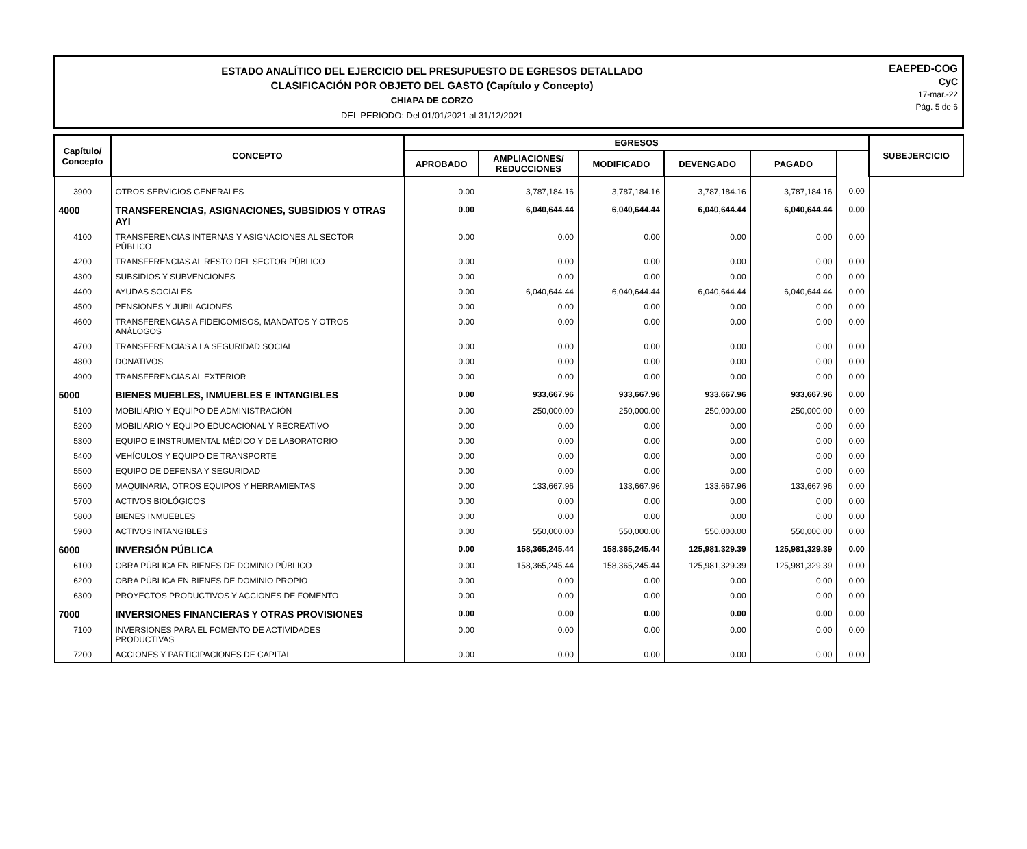ESTADO ANALÍTICO DEL EJERCICIO DEL PRESUPUESTO DE EGRESOS DETALLADO
CLASIFICACIÓN POR OBJETO DEL GASTO (Capítulo y Concepto)
CHIAPA DE CORZO
DEL PERIODO: Del 01/01/2021 al 31/12/2021
EAEPED-COG
CyC
17-mar.-22
Pág. 5 de 6
| Capítulo/ Concepto | CONCEPTO | EGRESOS | | | | | | SUBEJERCICIO |
| --- | --- | --- | --- | --- | --- | --- | --- | --- |
| | | APROBADO | AMPLIACIONES/ REDUCCIONES | MODIFICADO | DEVENGADO | PAGADO | | |
| 3900 | OTROS SERVICIOS GENERALES | 0.00 | 3,787,184.16 | 3,787,184.16 | 3,787,184.16 | 3,787,184.16 | 0.00 | |
| 4000 | TRANSFERENCIAS, ASIGNACIONES, SUBSIDIOS Y OTRAS AYI | 0.00 | 6,040,644.44 | 6,040,644.44 | 6,040,644.44 | 6,040,644.44 | 0.00 | |
| 4100 | TRANSFERENCIAS INTERNAS Y ASIGNACIONES AL SECTOR PÚBLICO | 0.00 | 0.00 | 0.00 | 0.00 | 0.00 | 0.00 | |
| 4200 | TRANSFERENCIAS AL RESTO DEL SECTOR PÚBLICO | 0.00 | 0.00 | 0.00 | 0.00 | 0.00 | 0.00 | |
| 4300 | SUBSIDIOS Y SUBVENCIONES | 0.00 | 0.00 | 0.00 | 0.00 | 0.00 | 0.00 | |
| 4400 | AYUDAS SOCIALES | 0.00 | 6,040,644.44 | 6,040,644.44 | 6,040,644.44 | 6,040,644.44 | 0.00 | |
| 4500 | PENSIONES Y JUBILACIONES | 0.00 | 0.00 | 0.00 | 0.00 | 0.00 | 0.00 | |
| 4600 | TRANSFERENCIAS A FIDEICOMISOS, MANDATOS Y OTROS ANÁLOGOS | 0.00 | 0.00 | 0.00 | 0.00 | 0.00 | 0.00 | |
| 4700 | TRANSFERENCIAS A LA SEGURIDAD SOCIAL | 0.00 | 0.00 | 0.00 | 0.00 | 0.00 | 0.00 | |
| 4800 | DONATIVOS | 0.00 | 0.00 | 0.00 | 0.00 | 0.00 | 0.00 | |
| 4900 | TRANSFERENCIAS AL EXTERIOR | 0.00 | 0.00 | 0.00 | 0.00 | 0.00 | 0.00 | |
| 5000 | BIENES MUEBLES, INMUEBLES E INTANGIBLES | 0.00 | 933,667.96 | 933,667.96 | 933,667.96 | 933,667.96 | 0.00 | |
| 5100 | MOBILIARIO Y EQUIPO DE ADMINISTRACIÓN | 0.00 | 250,000.00 | 250,000.00 | 250,000.00 | 250,000.00 | 0.00 | |
| 5200 | MOBILIARIO Y EQUIPO EDUCACIONAL Y RECREATIVO | 0.00 | 0.00 | 0.00 | 0.00 | 0.00 | 0.00 | |
| 5300 | EQUIPO E INSTRUMENTAL MÉDICO Y DE LABORATORIO | 0.00 | 0.00 | 0.00 | 0.00 | 0.00 | 0.00 | |
| 5400 | VEHÍCULOS Y EQUIPO DE TRANSPORTE | 0.00 | 0.00 | 0.00 | 0.00 | 0.00 | 0.00 | |
| 5500 | EQUIPO DE DEFENSA Y SEGURIDAD | 0.00 | 0.00 | 0.00 | 0.00 | 0.00 | 0.00 | |
| 5600 | MAQUINARIA, OTROS EQUIPOS Y HERRAMIENTAS | 0.00 | 133,667.96 | 133,667.96 | 133,667.96 | 133,667.96 | 0.00 | |
| 5700 | ACTIVOS BIOLÓGICOS | 0.00 | 0.00 | 0.00 | 0.00 | 0.00 | 0.00 | |
| 5800 | BIENES INMUEBLES | 0.00 | 0.00 | 0.00 | 0.00 | 0.00 | 0.00 | |
| 5900 | ACTIVOS INTANGIBLES | 0.00 | 550,000.00 | 550,000.00 | 550,000.00 | 550,000.00 | 0.00 | |
| 6000 | INVERSIÓN PÚBLICA | 0.00 | 158,365,245.44 | 158,365,245.44 | 125,981,329.39 | 125,981,329.39 | 0.00 | |
| 6100 | OBRA PÚBLICA EN BIENES DE DOMINIO PÚBLICO | 0.00 | 158,365,245.44 | 158,365,245.44 | 125,981,329.39 | 125,981,329.39 | 0.00 | |
| 6200 | OBRA PÚBLICA EN BIENES DE DOMINIO PROPIO | 0.00 | 0.00 | 0.00 | 0.00 | 0.00 | 0.00 | |
| 6300 | PROYECTOS PRODUCTIVOS Y ACCIONES DE FOMENTO | 0.00 | 0.00 | 0.00 | 0.00 | 0.00 | 0.00 | |
| 7000 | INVERSIONES FINANCIERAS Y OTRAS PROVISIONES | 0.00 | 0.00 | 0.00 | 0.00 | 0.00 | 0.00 | |
| 7100 | INVERSIONES PARA EL FOMENTO DE ACTIVIDADES PRODUCTIVAS | 0.00 | 0.00 | 0.00 | 0.00 | 0.00 | 0.00 | |
| 7200 | ACCIONES Y PARTICIPACIONES DE CAPITAL | 0.00 | 0.00 | 0.00 | 0.00 | 0.00 | 0.00 | |